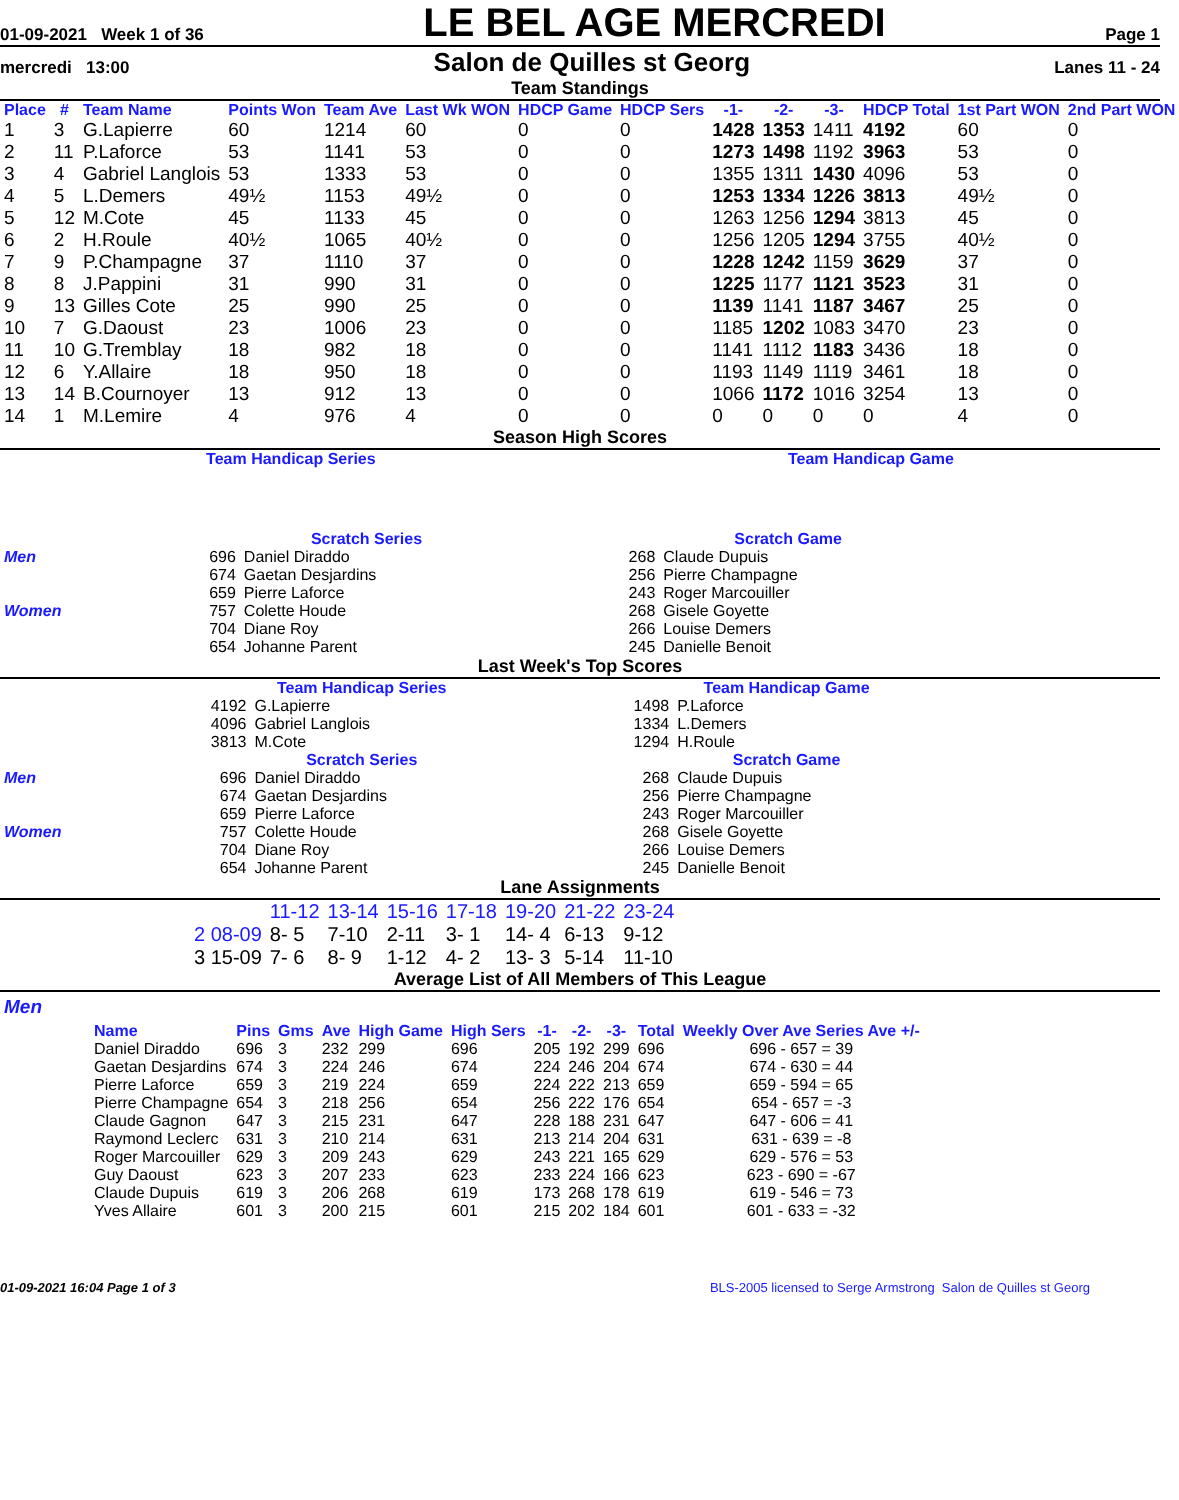01-09-2021 Week 1 of 36 LE BEL AGE MERCREDI Page 1
mercredi 13:00 Salon de Quilles st Georg Lanes 11 - 24
Team Standings
| Place | # | Team Name | Points Won | Team Ave | Last Wk WON | HDCP Game | HDCP Sers | -1- | -2- | -3- | HDCP Total | 1st Part WON | 2nd Part WON |
| --- | --- | --- | --- | --- | --- | --- | --- | --- | --- | --- | --- | --- | --- |
| 1 | 3 | G.Lapierre | 60 | 1214 | 60 | 0 | 0 | 1428 | 1353 | 1411 | 4192 | 60 | 0 |
| 2 | 11 | P.Laforce | 53 | 1141 | 53 | 0 | 0 | 1273 | 1498 | 1192 | 3963 | 53 | 0 |
| 3 | 4 | Gabriel Langlois | 53 | 1333 | 53 | 0 | 0 | 1355 | 1311 | 1430 | 4096 | 53 | 0 |
| 4 | 5 | L.Demers | 49½ | 1153 | 49½ | 0 | 0 | 1253 | 1334 | 1226 | 3813 | 49½ | 0 |
| 5 | 12 | M.Cote | 45 | 1133 | 45 | 0 | 0 | 1263 | 1256 | 1294 | 3813 | 45 | 0 |
| 6 | 2 | H.Roule | 40½ | 1065 | 40½ | 0 | 0 | 1256 | 1205 | 1294 | 3755 | 40½ | 0 |
| 7 | 9 | P.Champagne | 37 | 1110 | 37 | 0 | 0 | 1228 | 1242 | 1159 | 3629 | 37 | 0 |
| 8 | 8 | J.Pappini | 31 | 990 | 31 | 0 | 0 | 1225 | 1177 | 1121 | 3523 | 31 | 0 |
| 9 | 13 | Gilles Cote | 25 | 990 | 25 | 0 | 0 | 1139 | 1141 | 1187 | 3467 | 25 | 0 |
| 10 | 7 | G.Daoust | 23 | 1006 | 23 | 0 | 0 | 1185 | 1202 | 1083 | 3470 | 23 | 0 |
| 11 | 10 | G.Tremblay | 18 | 982 | 18 | 0 | 0 | 1141 | 1112 | 1183 | 3436 | 18 | 0 |
| 12 | 6 | Y.Allaire | 18 | 950 | 18 | 0 | 0 | 1193 | 1149 | 1119 | 3461 | 18 | 0 |
| 13 | 14 | B.Cournoyer | 13 | 912 | 13 | 0 | 0 | 1066 | 1172 | 1016 | 3254 | 13 | 0 |
| 14 | 1 | M.Lemire | 4 | 976 | 4 | 0 | 0 | 0 | 0 | 0 | 0 | 4 | 0 |
Season High Scores
Team Handicap Series Team Handicap Game
| | Scratch Series | | Scratch Game | |
| Men | 696 | Daniel Diraddo | 268 | Claude Dupuis |
| | 674 | Gaetan Desjardins | 256 | Pierre Champagne |
| | 659 | Pierre Laforce | 243 | Roger Marcouiller |
| Women | 757 | Colette Houde | 268 | Gisele Goyette |
| | 704 | Diane Roy | 266 | Louise Demers |
| | 654 | Johanne Parent | 245 | Danielle Benoit |
Last Week's Top Scores
| | Team Handicap Series | | Team Handicap Game | |
| | 4192 | G.Lapierre | 1498 | P.Laforce |
| | 4096 | Gabriel Langlois | 1334 | L.Demers |
| | 3813 | M.Cote | 1294 | H.Roule |
| | Scratch Series | | Scratch Game | |
| Men | 696 | Daniel Diraddo | 268 | Claude Dupuis |
| | 674 | Gaetan Desjardins | 256 | Pierre Champagne |
| | 659 | Pierre Laforce | 243 | Roger Marcouiller |
| Women | 757 | Colette Houde | 268 | Gisele Goyette |
| | 704 | Diane Roy | 266 | Louise Demers |
| | 654 | Johanne Parent | 245 | Danielle Benoit |
Lane Assignments
| | 11-12 | 13-14 | 15-16 | 17-18 | 19-20 | 21-22 | 23-24 |
| 2 08-09 | 8- 5 | 7-10 | 2-11 | 3- 1 | 14- 4 | 6-13 | 9-12 |
| 3 15-09 | 7- 6 | 8- 9 | 1-12 | 4- 2 | 13- 3 | 5-14 | 11-10 |
Average List of All Members of This League
Men
| Name | Pins | Gms | Ave | High Game | High Sers | -1- | -2- | -3- | Total | Weekly Over Ave Series Ave +/- |
| --- | --- | --- | --- | --- | --- | --- | --- | --- | --- | --- |
| Daniel Diraddo | 696 | 3 | 232 | 299 | 696 | 205 | 192 | 299 | 696 | 696 - 657 = 39 |
| Gaetan Desjardins | 674 | 3 | 224 | 246 | 674 | 224 | 246 | 204 | 674 | 674 - 630 = 44 |
| Pierre Laforce | 659 | 3 | 219 | 224 | 659 | 224 | 222 | 213 | 659 | 659 - 594 = 65 |
| Pierre Champagne | 654 | 3 | 218 | 256 | 654 | 256 | 222 | 176 | 654 | 654 - 657 = -3 |
| Claude Gagnon | 647 | 3 | 215 | 231 | 647 | 228 | 188 | 231 | 647 | 647 - 606 = 41 |
| Raymond Leclerc | 631 | 3 | 210 | 214 | 631 | 213 | 214 | 204 | 631 | 631 - 639 = -8 |
| Roger Marcouiller | 629 | 3 | 209 | 243 | 629 | 243 | 221 | 165 | 629 | 629 - 576 = 53 |
| Guy Daoust | 623 | 3 | 207 | 233 | 623 | 233 | 224 | 166 | 623 | 623 - 690 = -67 |
| Claude Dupuis | 619 | 3 | 206 | 268 | 619 | 173 | 268 | 178 | 619 | 619 - 546 = 73 |
| Yves Allaire | 601 | 3 | 200 | 215 | 601 | 215 | 202 | 184 | 601 | 601 - 633 = -32 |
01-09-2021 16:04 Page 1 of 3 BLS-2005 licensed to Serge Armstrong Salon de Quilles st Georg